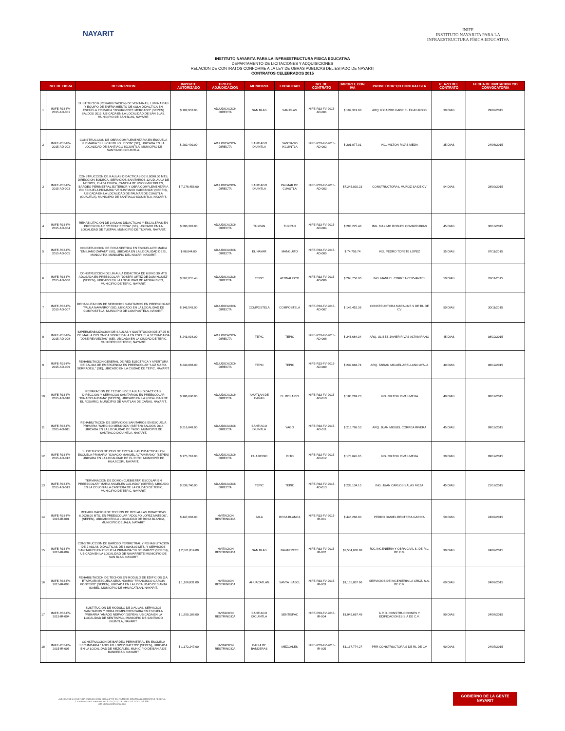NAYARIT
INIFE
INSTITUTO NAYARITA PARA LA
INFRAESTRUCTURA FÍSICA EDUCATIVA
INSTITUTO NAYARITA PARA LA INFRAESTRUCTURA FISICA EDUCATIVA
DEPARTAMENTO DE LICITACIONES Y ADQUISICIONES
RELACION DE CONTRATOS CONFORME A LA LEY DE OBRAS PUBLICAS DEL ESTADO DE NAYARIT
CONTRATOS CELEBRADOS 2015
| | NO. DE OBRA | DESCRIPCION | IMPORTE AUTORIZADO | TIPO DE ADJUDICACION | MUNICIPIO | LOCALIDAD | NO. DE CONTRATO | IMPORTE CON IVA | PROVEEDOR Y/O CONTRATISTA | PLAZO DEL CONTRATO | FECHA DE INVITACION Y/O CONVOCATORIA |
| --- | --- | --- | --- | --- | --- | --- | --- | --- | --- | --- | --- |
| 1 | INIFE-R33-FV-2015-AD-001 | SUSTITUCION (REHABILITACION) DE VENTANAS, LUMINARIAS Y EQUIPO DE ENFRIAMIENTO DE AULA DIDACTICA EN ESCUELA PRIMARIA "INSURGENTE MERCADO" (SEPEN) SALDOS 2013, UBICADA EN LA LOCALIDAD DE SAN BLAS, MUNICIPIO DE SAN BLAS, NAYARIT. | $ 102,953.00 | ADJUDICACION DIRECTA | SAN BLAS | SAN BLAS | INIFE-R33-FV-2015-AD-001 | $ 102,319.98 | ARQ. RICARDO GABRIEL ELIAS ROJO | 30 DIAS | 29/07/2015 |
| 2 | INIFE-R33-FV-2015-AD-002 | CONSTRUCCION DE OBRA COMPLEMENTARIA EN ESCUELA PRIMARIA "LUIS CASTILLO LEDON" (SE), UBICADA EN LA LOCALIDAD DE SANTIAGO IXCUINTLA, MUNICIPIO DE SANTIAGO IXCUINTLA. | $ 202,499.00 | ADJUDICACION DIRECTA | SANTIAGO IXUINTLA | SANTIAGO IXCUINTLA | INIFE-R33-FV-2015-AD-002 | $ 201,977.01 | ING. MILTON RIVAS MEJIA | 35 DIAS | 24/08/2015 |
| 3 | INIFE-R33-FV-2015-AD-003 | CONSTRUCCION DE 8 AULAS DIDACTICAS DE 6.00X8.00 MTS, DIRECCION-BODEGA, SERVICIOS SANITARIOS 12 UD, AULA DE MEDIOS, PLAZA CIVICA, CANCHA DE USOS MULTIPLES, BARDEO PERIMETRAL EXTERIOR Y OBRA COMPLEMENTARIA EN ESCUELA PRIMARIA "VENUSTIANO CARRANZA" (SEPEN), UBICADA EN LA LOCALIDAD DE PALMAR DE CUAUTLA (CUAUTLA), MUNICIPIO DE SANTIAGO IXCUINTLA, NAYARIT. | $ 7,278,456.00 | ADJUDICACION DIRECTA | SANTIAGO IXUINTLA | PALMAR DE CUAUTLA | INIFE-R33-FV-2015-AD-003 | $7,245,920.23 | CONSTRUCTORA L MUÑOZ SA DE CV | 94 DIAS | 28/09/2015 |
| 4 | INIFE-R33-FV-2015-AD-004 | REHABILITACION DE 3 AULAS DIDACTICAS Y ESCALERAS EN PREESCOLAR "PETRA HERENA" (SE), UBICADO EN LA LOCALIDAD DE TUXPAN, MUNICIPIO DE TUXPAN, NAYARIT. | $ 290,393.00 | ADJUDICACION DIRECTA | TUXPAN | TUXPAN | INIFE-R33-FV-2015-AD-004 | $ 290,225.48 | ING. MAXIMO ROBLES COVARRUBIAS | 45 DIAS | 30/10/2015 |
| 5 | INIFE-R33-FV-2015-AD-005 | CONSTRUCCION DE FOSA SEPTICA EN ESCUELA PRIMARIA "EMILIANO ZAPATA" (SE), UBICADA EN LA LOCALIDAD DE EL MANGUITO, MUNICIPIO DEL NAYAR, NAYARIT. | $ 88,044.00 | ADJUDICACION DIRECTA | EL NAYAR | MANGUITO | INIFE-R33-FV-2015-AD-005 | $ 74,756.74 | ING. PEDRO TOPETE LOPEZ | 35 DIAS | 07/11/2015 |
| 6 | INIFE-R33-FV-2015-AD-006 | CONSTRUCCION DE UN AULA DIDACTICA DE 6.00X5.30 MTS ADOSADA EN PREESCOLAR "JOSEFA ORTIZ DE DOMINGUEZ" (SEPEN), UBICADO EN LA LOCALIDAD DE ATONALISCO, MUNICIPIO DE TEPIC, NAYARIT. | $ 267,055.48 | ADJUDICACION DIRECTA | TEPIC | ATONALISCO | INIFE-R33-FV-2015-AD-006 | $ 268,756.00 | ING. MANUEL CORREA CERVANTES | 50 DIAS | 28/11/2015 |
| 7 | INIFE-R33-FV-2015-AD-007 | REHABILITACION DE SERVICIOS SANITARIOS EN PREESCOLAR "PAULA NAVARRO" (SE), UBICADO EN LA LOCALIDAD DE COMPOSTELA, MUNICIPIO DE COMPOSTELA, NAYARIT. | $ 146,543.00 | ADJUDICACION DIRECTA | COMPOSTELA | COMPOSTELA | INIFE-R33-FV-2015-AD-007 | $ 146,452.36 | CONSTRUCTORA MARALINE S DE RL DE CV | 50 DIAS | 30/11/2015 |
| 8 | INIFE-R33-FV-2015-AD-008 | IMPERMEABILIZACION DE 4 AULAS Y SUSTITUCION DE 37.25 M DE MALLA CICLONICA SOBRE DALA EN ESCUELA SECUNDARIA "JOSE REVUELTAS" (SE), UBICADA EN LA CIUDAD DE TEPIC, MUNICIPIO DE TEPIC, NAYARIT. | $ 243,934.00 | ADJUDICACION DIRECTA | TEPIC | TEPIC | INIFE-R33-FV-2015-AD-008 | $ 243,684.34 | ARQ. ULISES JAVIER RIVAS ALTAMIRANO | 45 DIAS | 08/12/2015 |
| 9 | INIFE-R33-FV-2015-AD-009 | REHABILITACION GENERAL DE RED ELECTRICA Y APERTURA DE SALIDA DE EMERGENCIA EN PREESCOLAR "LUZ MARIA SERRADELL" (SE), UBICADO EN LA CIUDAD DE TEPIC, NAYARIT. | $ 240,066.00 | ADJUDICACION DIRECTA | TEPIC | TEPIC | INIFE-R33-FV-2015-AD-009 | $ 239,684.74 | ARQ. FABIAN MIGUEL ARELLANO AYALA | 40 DIAS | 08/12/2015 |
| 10 | INIFE-R33-FV-2015-AD-010 | REPARACION DE TECHOS DE 2 AULAS DIDACTICAS, DIRECCION Y SERVICIOS SANITARIOS EN PREESCOLAR "IGNACIO ALDAMA" (SEPEN), UBICADO EN LA LOCALIDAD DE EL ROSARIO, MUNICIPIO DE AMATLAN DE CAÑAS, NAYARIT. | $ 186,680.00 | ADJUDICACION DIRECTA | AMATLAN DE CAÑAS | EL ROSARIO | INIFE-R33-FV-2015-AD-010 | $ 186,269.23 | ING. MILTON RIVAS MEJIA | 40 DIAS | 08/12/2015 |
| 11 | INIFE-R33-FV-2015-AD-011 | REHABILITACION DE SERVICIOS SANITARIOS EN ESCUELA PRIMARIA "NARCISO MENDOZA" (SEPEN) SALDOS 2014, UBICADA EN LA LOCALIDAD DE YAGO, MUNICIPIO DE SANTIAGO IXCUINTLA, NAYARIT. | $ 216,849.00 | ADJUDICACION DIRECTA | SANTIAGO IXUINTLA | YAGO | INIFE-R33-FV-2015-AD-011 | $ 216,768.53 | ARQ. JUAN MIGUEL CORREA RIVERA | 45 DIAS | 09/12/2015 |
| 12 | INIFE-R33-FV-2015-AD-012 | SUSTITUCION DE PISO DE TRES AULAS DIDACTICAS EN ESCUELA PRIMARIA "IGNACIO MANUEL ALTAMIRANO" (SEPEN) UBICADA EN LA LOCALIDAD DE EL RIITO, MUNICIPIO DE HUAJICORI, NAYARIT. | $ 175,718.00 | ADJUDICACION DIRECTA | HUAJICORI | RIITO | INIFE-R33-FV-2015-AD-012 | $ 175,645.65 | ING. MILTON RIVAS MEJIA | 30 DIAS | 09/12/2015 |
| 13 | INIFE-R33-FV-2015-AD-013 | TERMINACION DE DOMO (CUEBIERTA) ESCOLAR EN PREESCOLAR "MARIA ANGELES GALINDO" (SEPEN), UBICADO EN LA COLONIA LA CANTERA DE LA CIUDAD DE TEPIC, MUNICIPIO DE TEPIC, NAYARIT. | $ 238,740.00 | ADJUDICACION DIRECTA | TEPIC | TEPIC | INIFE-R33-FV-2015-AD-013 | $ 235,134.15 | ING. JUAN CARLOS SALAS MEZA | 45 DIAS | 21/12/2015 |
| 14 | INIFE-R33-FV-2015-IR-001 | REHABILITACION DE TECHOS DE DOS AULAS DIDACTICAS 6.00X8.00 MTS. EN PREESCOLAR "ADOLFO LOPEZ MATEOS", (SEPEN), UBICADO EN LA LOCALIDAD DE ROSA BLANCA, MUNICIPIO DE JALA, NAYARIT. | $ 447,066.00 | INVITACION RESTRINGIDA | JALA | ROSA BLANCA | INIFE-R33-FV-2015-IR-001 | $ 446,268.90 | PEDRO DANIEL RENTERIA GARCIA | 50 DIAS | 24/07/2015 |
| 15 | INIFE-R33-FV-2015-IR-002 | CONSTRUCCION DE BARDEO PERIMETRAL Y REHABILITACION DE 2 AULAS DIDACTICAS DE 6.00X8.00 MTS. Y SERVICIOS SANITARIOS EN ESCUELA PRIMARIA "18 DE MARZO" (SEPEN), UBICADA EN LA LOCALIDAD DE NAVARRETE MUNICIPIO DE SAN BLAS, NAYARIT | $ 2,561,814.00 | INVITACION RESTRINGIDA | SAN BLAS | NAVARRETE | INIFE-R33-FV-2015-IR-002 | $2,554,630.98 | RJC INGENIERIA Y OBRA CIVIL S. DE R.L. DE C.V. | 90 DIAS | 24/07/2015 |
| 16 | INIFE-R33-FV-2015-IR-003 | REHABILITACION DE TECHOS EN MODULO DE EDIFICIOS (1A. ETAPA) EN ESCUELA SECUNDARIA "FRANCISCO GARCIA MONTERO" (SEPEN), UBICADA EN LA LOCALIDAD DE SANTA ISABEL, MUNICIPIO DE AHUACATLAN, NAYARIT. | $ 1,166,831.00 | INVITACION RESTRINGIDA | AHUACATLAN | SANTA ISABEL | INIFE-R33-FV-2015-IR-003 | $1,165,837.96 | SERVICIOS DE INGENIERIA LA CRUZ, S.A. DE C.V. | 60 DIAS | 24/07/2015 |
| 17 | INIFE-R33-FV-2015-IR-004 | SUSTITUCION DE MODULO DE 3 AULAS, SERVICIOS SANITARIOS Y OBRA COMPLEMENTARIA EN ESCUELA PRIMARIA "AMADO NERVO" (SEPEN), UBICADA EN LA LOCALIDAD DE SENTISPAC, MUNICIPIO DE SANTIAGO IXUINTLA, NAYARIT. | $ 1,950,186.00 | INVITACION RESTRINGIDA | SANTIAGO IXCUINTLA | SENTISPAC | INIFE-R33-FV-2015-IR-004 | $1,945,667.49 | A.R.D. CONSTRUCCIONES Y EDIFICACIONES S.A DE C.V. | 80 DIAS | 24/07/2015 |
| 18 | INIFE-R33-FV-2015-IR-005 | CONSTRUCCION DE BARDEO PERIMETRAL EN ESCUELA SECUNDARIA " ADOLFO LOPEZ MATEOS" (SEPEN), UBICADA EN LA LOCALIDAD DE MEZCALES, MUNICIPIO DE BAHIA DE BANDERAS, NAYARIT | $ 1,172,247.00 | INVITACION RESTRINGIDA | BAHIA DE BANDERAS | MEZCALES | INIFE-R33-FV-2015-IR-005 | $1,167,774.27 | PRR CONSTRUCTORA S DE RL DE CV | 60 DIAS | 24/07/2015 |
AVENIDA DE LA CULTURA ESQUINA CON EUCALIPTO SIN NÚMERO, COLONIA BURÓCRATAS FEDERAL
C.P. 63170 TEPIC NAYARIT TELS. 01 (311) 213 1596 - 213 2704 - 213 3381
inife_direccion@hotmail.com
GOBIERNO DE LA GENTE
NAYARIT